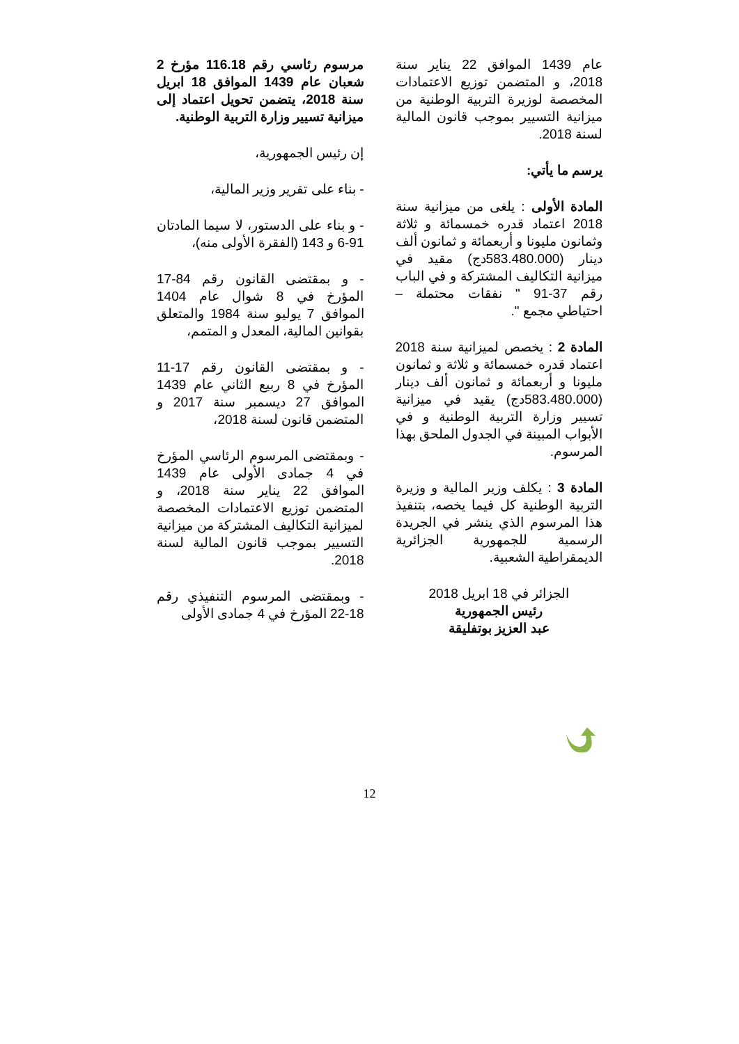مرسوم رئاسي رقم 116.18 مؤرخ 2 شعبان عام 1439 الموافق 18 ابريل سنة 2018، يتضمن تحويل اعتماد إلى ميزانية تسيير وزارة التربية الوطنية.
إن رئيس الجمهورية،
- بناء على تقرير وزير المالية،
- و بناء على الدستور، لا سيما المادتان 91-6 و 143 (الفقرة الأولى منه)،
- و بمقتضى القانون رقم 84-17 المؤرخ في 8 شوال عام 1404 الموافق 7 يوليو سنة 1984 والمتعلق بقوانين المالية، المعدل و المتمم،
- و بمقتضى القانون رقم 17-11 المؤرخ في 8 ربيع الثاني عام 1439 الموافق 27 ديسمبر سنة 2017 و المتضمن قانون لسنة 2018،
- وبمقتضى المرسوم الرئاسي المؤرخ في 4 جمادى الأولى عام 1439 الموافق 22 يناير سنة 2018، و المتضمن توزيع الاعتمادات المخصصة لميزانية التكاليف المشتركة من ميزانية التسيير بموجب قانون المالية لسنة 2018.
- وبمقتضى المرسوم التنفيذي رقم 18-22 المؤرخ في 4 جمادى الأولى
عام 1439 الموافق 22 يناير سنة 2018، و المتضمن توزيع الاعتمادات المخصصة لوزيرة التربية الوطنية من ميزانية التسيير بموجب قانون المالية لسنة 2018.
يرسم ما يأتي:
المادة الأولى : يلغى من ميزانية سنة 2018 اعتماد قدره خمسمائة و ثلاثة وثمانون مليونا و أربعمائة و ثمانون ألف دينار (583.480.000دج) مقيد في ميزانية التكاليف المشتركة و في الباب رقم 37-91 " نفقات محتملة – احتياطي مجمع ".
المادة 2 : يخصص لميزانية سنة 2018 اعتماد قدره خمسمائة و ثلاثة و ثمانون مليونا و أربعمائة و ثمانون ألف دينار (583.480.000دج) يقيد في ميزانية تسيير وزارة التربية الوطنية و في الأبواب المبينة في الجدول الملحق بهذا المرسوم.
المادة 3 : يكلف وزير المالية و وزيرة التربية الوطنية كل فيما يخصه، بتنفيذ هذا المرسوم الذي ينشر في الجريدة الرسمية للجمهورية الجزائرية الديمقراطية الشعبية.
الجزائر في 18 ابريل 2018
رئيس الجمهورية
عبد العزيز بوتفليقة
12